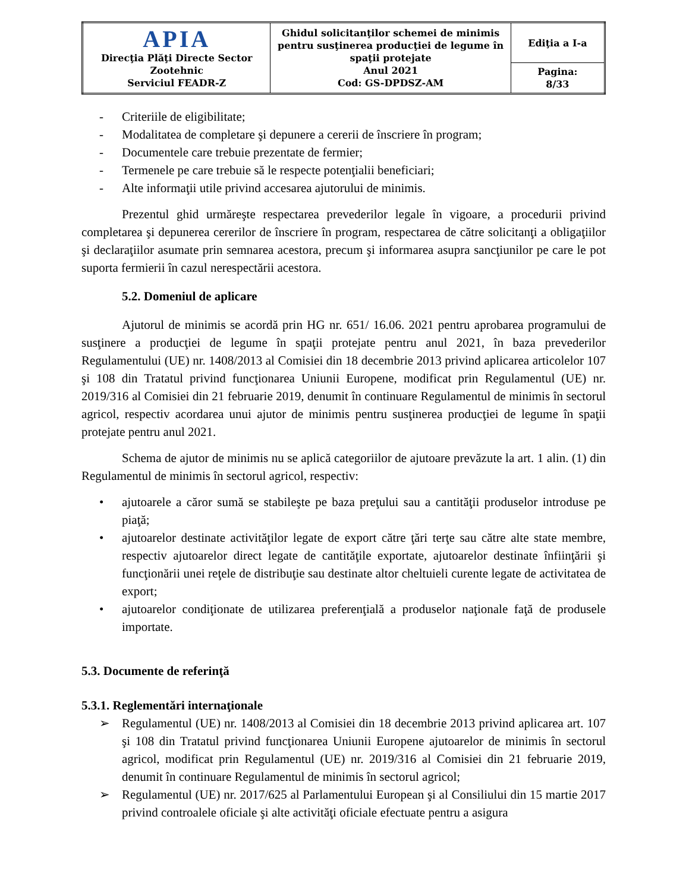| APIA Direcţia Plăţi Directe Sector Zootehnic Serviciul FEADR-Z | Ghidul solicitanţilor schemei de minimis pentru susţinerea producţiei de legume în spaţii protejate Anul 2021 Cod: GS-DPDSZ-AM | Ediţia a I-a |
| | | Pagina: 8/33 |
- Criteriile de eligibilitate;
- Modalitatea de completare şi depunere a cererii de înscriere în program;
- Documentele care trebuie prezentate de fermier;
- Termenele pe care trebuie să le respecte potenţialii beneficiari;
- Alte informaţii utile privind accesarea ajutorului de minimis.
Prezentul ghid urmăreşte respectarea prevederilor legale în vigoare, a procedurii privind completarea şi depunerea cererilor de înscriere în program, respectarea de către solicitanţi a obligaţiilor şi declaraţiilor asumate prin semnarea acestora, precum şi informarea asupra sancţiunilor pe care le pot suporta fermierii în cazul nerespectării acestora.
5.2. Domeniul de aplicare
Ajutorul de minimis se acordă prin HG nr. 651/ 16.06. 2021 pentru aprobarea programului de susţinere a producţiei de legume în spaţii protejate pentru anul 2021, în baza prevederilor Regulamentului (UE) nr. 1408/2013 al Comisiei din 18 decembrie 2013 privind aplicarea articolelor 107 şi 108 din Tratatul privind funcţionarea Uniunii Europene, modificat prin Regulamentul (UE) nr. 2019/316 al Comisiei din 21 februarie 2019, denumit în continuare Regulamentul de minimis în sectorul agricol, respectiv acordarea unui ajutor de minimis pentru susţinerea producţiei de legume în spaţii protejate pentru anul 2021.
Schema de ajutor de minimis nu se aplică categoriilor de ajutoare prevăzute la art. 1 alin. (1) din Regulamentul de minimis în sectorul agricol, respectiv:
• ajutoarele a căror sumă se stabileşte pe baza preţului sau a cantităţii produselor introduse pe piaţă;
• ajutoarelor destinate activităţilor legate de export către ţări terţe sau către alte state membre, respectiv ajutoarelor direct legate de cantităţile exportate, ajutoarelor destinate înfiinţării şi funcţionării unei reţele de distribuţie sau destinate altor cheltuieli curente legate de activitatea de export;
• ajutoarelor condiţionate de utilizarea preferenţială a produselor naţionale faţă de produsele importate.
5.3. Documente de referinţă
5.3.1. Reglementări internaţionale
➢ Regulamentul (UE) nr. 1408/2013 al Comisiei din 18 decembrie 2013 privind aplicarea art. 107 şi 108 din Tratatul privind funcţionarea Uniunii Europene ajutoarelor de minimis în sectorul agricol, modificat prin Regulamentul (UE) nr. 2019/316 al Comisiei din 21 februarie 2019, denumit în continuare Regulamentul de minimis în sectorul agricol;
➢ Regulamentul (UE) nr. 2017/625 al Parlamentului European şi al Consiliului din 15 martie 2017 privind controalele oficiale şi alte activităţi oficiale efectuate pentru a asigura